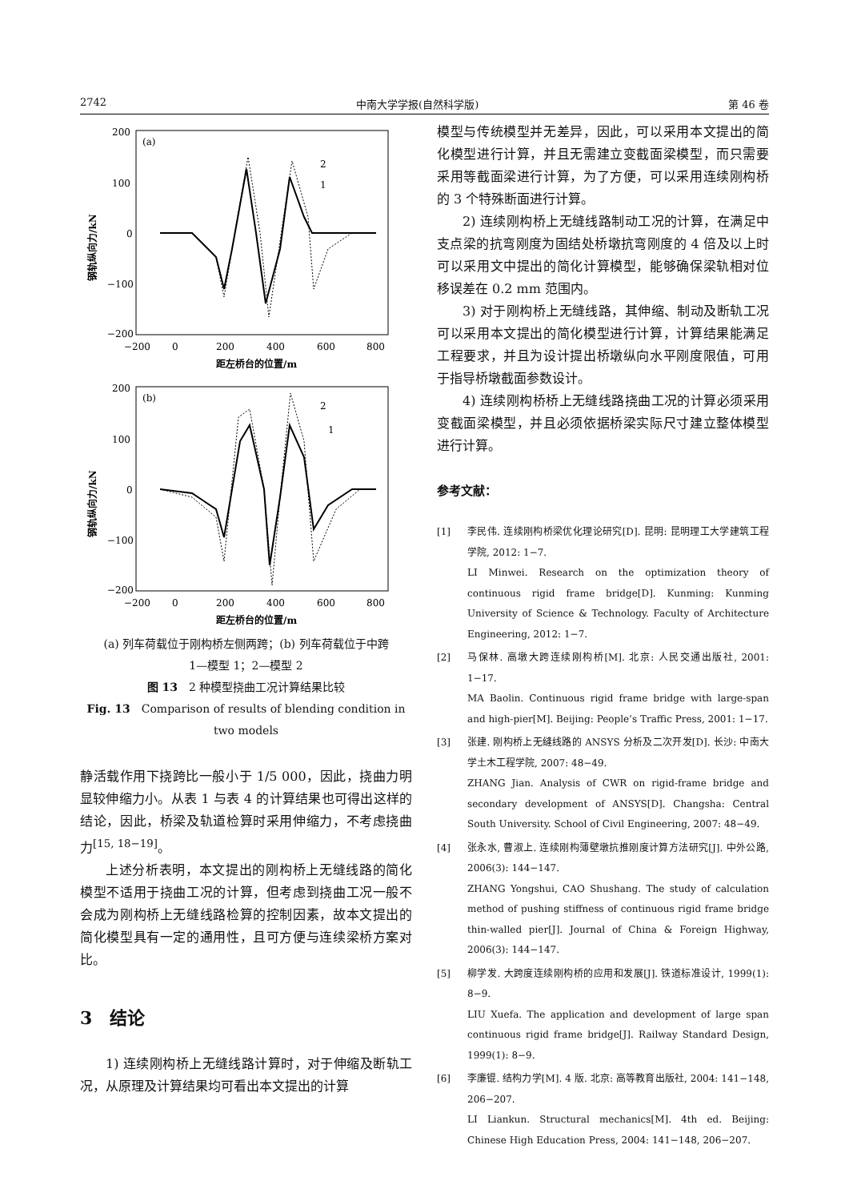2742 中南大学学报(自然科学版) 第 46 卷
(a)
200
100
0
−100
−200
−200
0
200
400
600
800
距左桥台的位置/m
钢轨纵向力/kN
2
1
(b)
200
100
0
−100
−200
−200
0
200
400
600
800
距左桥台的位置/m
钢轨纵向力/kN
2
1
(a) 列车荷载位于刚构桥左侧两跨；(b) 列车荷载位于中跨
1—模型 1；2—模型 2
图 13　2 种模型挠曲工况计算结果比较
Fig. 13　Comparison of results of blending condition in two models
静活载作用下挠跨比一般小于 1/5 000，因此，挠曲力明显较伸缩力小。从表 1 与表 4 的计算结果也可得出这样的结论，因此，桥梁及轨道检算时采用伸缩力，不考虑挠曲力<sup>[15, 18−19]</sup>。
上述分析表明，本文提出的刚构桥上无缝线路的简化模型不适用于挠曲工况的计算，但考虑到挠曲工况一般不会成为刚构桥上无缝线路检算的控制因素，故本文提出的简化模型具有一定的通用性，且可方便与连续梁桥方案对比。
3　结论
1) 连续刚构桥上无缝线路计算时，对于伸缩及断轨工况，从原理及计算结果均可看出本文提出的计算
模型与传统模型并无差异，因此，可以采用本文提出的简化模型进行计算，并且无需建立变截面梁模型，而只需要采用等截面梁进行计算，为了方便，可以采用连续刚构桥的 3 个特殊断面进行计算。
2) 连续刚构桥上无缝线路制动工况的计算，在满足中支点梁的抗弯刚度为固结处桥墩抗弯刚度的 4 倍及以上时可以采用文中提出的简化计算模型，能够确保梁轨相对位移误差在 0.2 mm 范围内。
3) 对于刚构桥上无缝线路，其伸缩、制动及断轨工况可以采用本文提出的简化模型进行计算，计算结果能满足工程要求，并且为设计提出桥墩纵向水平刚度限值，可用于指导桥墩截面参数设计。
4) 连续刚构桥桥上无缝线路挠曲工况的计算必须采用变截面梁模型，并且必须依据桥梁实际尺寸建立整体模型进行计算。
参考文献：
[1] 李民伟. 连续刚构桥梁优化理论研究[D]. 昆明: 昆明理工大学建筑工程学院, 2012: 1−7.
LI Minwei. Research on the optimization theory of continuous rigid frame bridge[D]. Kunming: Kunming University of Science & Technology. Faculty of Architecture Engineering, 2012: 1−7.
[2] 马保林. 高墩大跨连续刚构桥[M]. 北京: 人民交通出版社, 2001: 1−17.
MA Baolin. Continuous rigid frame bridge with large-span and high-pier[M]. Beijing: People’s Traffic Press, 2001: 1−17.
[3] 张建. 刚构桥上无缝线路的 ANSYS 分析及二次开发[D]. 长沙: 中南大学土木工程学院, 2007: 48−49.
ZHANG Jian. Analysis of CWR on rigid-frame bridge and secondary development of ANSYS[D]. Changsha: Central South University. School of Civil Engineering, 2007: 48−49.
[4] 张永水, 曹淑上. 连续刚构薄壁墩抗推刚度计算方法研究[J]. 中外公路, 2006(3): 144−147.
ZHANG Yongshui, CAO Shushang. The study of calculation method of pushing stiffness of continuous rigid frame bridge thin-walled pier[J]. Journal of China & Foreign Highway, 2006(3): 144−147.
[5] 柳学发. 大跨度连续刚构桥的应用和发展[J]. 铁道标准设计, 1999(1): 8−9.
LIU Xuefa. The application and development of large span continuous rigid frame bridge[J]. Railway Standard Design, 1999(1): 8−9.
[6] 李廉锟. 结构力学[M]. 4 版. 北京: 高等教育出版社, 2004: 141−148, 206−207.
LI Liankun. Structural mechanics[M]. 4th ed. Beijing: Chinese High Education Press, 2004: 141−148, 206−207.